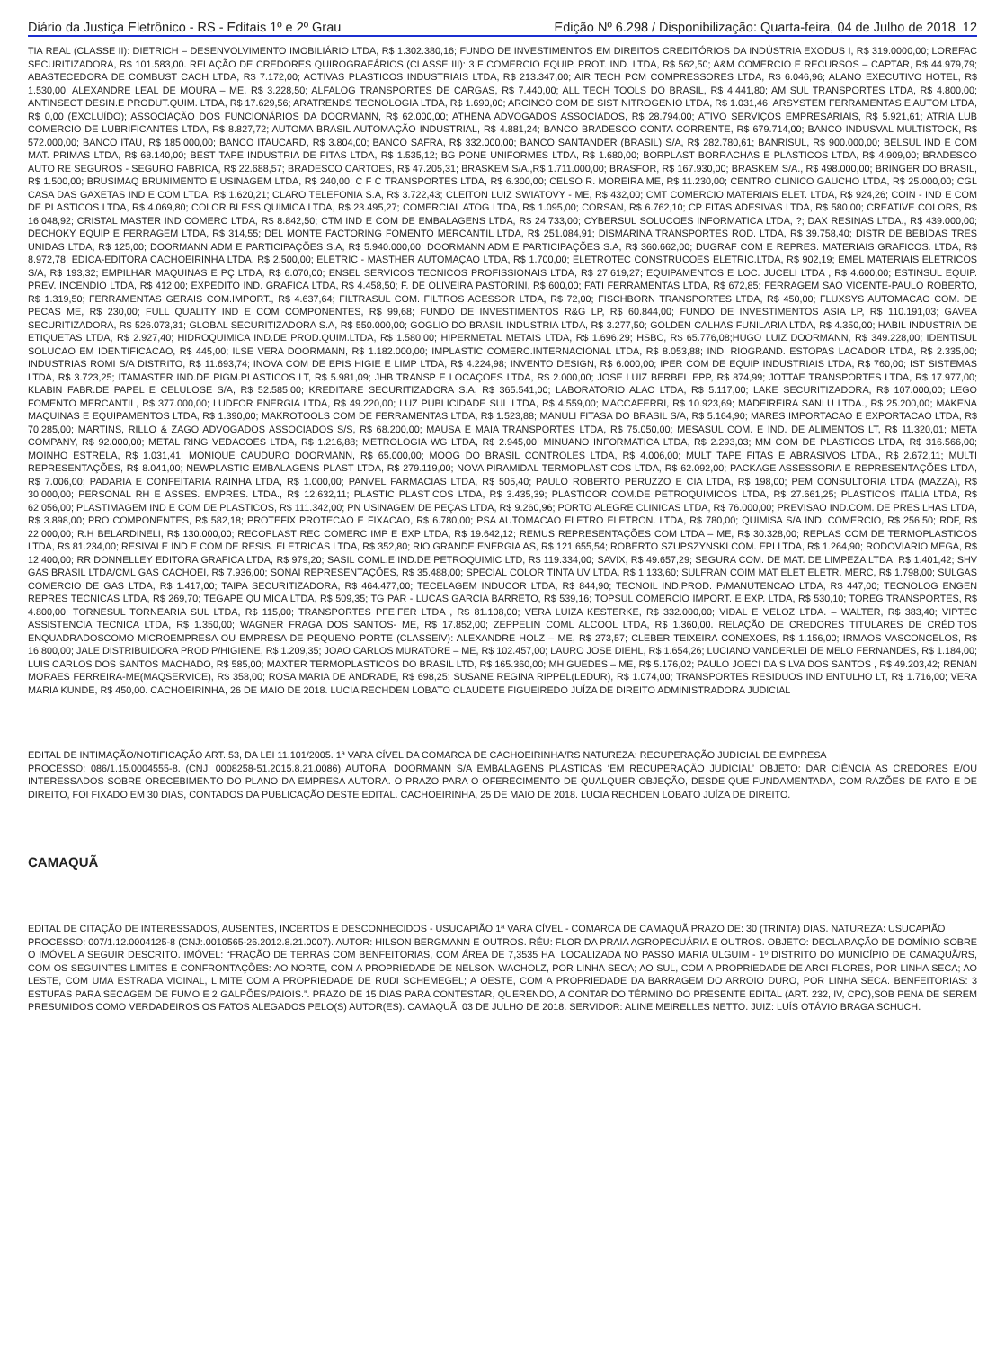Diário da Justiça Eletrônico - RS - Editais 1º e 2º Grau Edição Nº 6.298 / Disponibilização: Quarta-feira, 04 de Julho de 2018 12
TIA REAL (CLASSE II): DIETRICH – DESENVOLVIMENTO IMOBILIÁRIO LTDA, R$ 1.302.380,16; FUNDO DE INVESTIMENTOS EM DIREITOS CREDITÓRIOS DA INDÚSTRIA EXODUS I, R$ 319.0000,00; LOREFAC SECURITIZADORA, R$ 101.583,00. RELAÇÃO DE CREDORES QUIROGRAFÁRIOS (CLASSE III): 3 F COMERCIO EQUIP. PROT. IND. LTDA, R$ 562,50; A&M COMERCIO E RECURSOS – CAPTAR, R$ 44.979,79; ABASTECEDORA DE COMBUST CACH LTDA, R$ 7.172,00; ACTIVAS PLASTICOS INDUSTRIAIS LTDA, R$ 213.347,00; AIR TECH PCM COMPRESSORES LTDA, R$ 6.046,96; ALANO EXECUTIVO HOTEL, R$ 1.530,00; ALEXANDRE LEAL DE MOURA – ME, R$ 3.228,50; ALFALOG TRANSPORTES DE CARGAS, R$ 7.440,00; ALL TECH TOOLS DO BRASIL, R$ 4.441,80; AM SUL TRANSPORTES LTDA, R$ 4.800,00; ANTINSECT DESIN.E PRODUT.QUIM. LTDA, R$ 17.629,56; ARATRENDS TECNOLOGIA LTDA, R$ 1.690,00; ARCINCO COM DE SIST NITROGENIO LTDA, R$ 1.031,46; ARSYSTEM FERRAMENTAS E AUTOM LTDA, R$ 0,00 (EXCLUÍDO); ASSOCIAÇÃO DOS FUNCIONÁRIOS DA DOORMANN, R$ 62.000,00; ATHENA ADVOGADOS ASSOCIADOS, R$ 28.794,00; ATIVO SERVIÇOS EMPRESARIAIS, R$ 5.921,61; ATRIA LUB COMERCIO DE LUBRIFICANTES LTDA, R$ 8.827,72; AUTOMA BRASIL AUTOMAÇÃO INDUSTRIAL, R$ 4.881,24; BANCO BRADESCO CONTA CORRENTE, R$ 679.714,00; BANCO INDUSVAL MULTISTOCK, R$ 572.000,00; BANCO ITAU, R$ 185.000,00; BANCO ITAUCARD, R$ 3.804,00; BANCO SAFRA, R$ 332.000,00; BANCO SANTANDER (BRASIL) S/A, R$ 282.780,61; BANRISUL, R$ 900.000,00; BELSUL IND E COM MAT. PRIMAS LTDA, R$ 68.140,00; BEST TAPE INDUSTRIA DE FITAS LTDA, R$ 1.535,12; BG PONE UNIFORMES LTDA, R$ 1.680,00; BORPLAST BORRACHAS E PLASTICOS LTDA, R$ 4.909,00; BRADESCO AUTO RE SEGUROS - SEGURO FABRICA, R$ 22.688,57; BRADESCO CARTOES, R$ 47.205,31; BRASKEM S/A.,R$ 1.711.000,00; BRASFOR, R$ 167.930,00; BRASKEM S/A., R$ 498.000,00; BRINGER DO BRASIL, R$ 1.500,00; BRUSIMAQ BRUNIMENTO E USINAGEM LTDA, R$ 240,00; C F C TRANSPORTES LTDA, R$ 6.300,00; CELSO R. MOREIRA ME, R$ 11.230,00; CENTRO CLINICO GAUCHO LTDA, R$ 25.000,00; CGL CASA DAS GAXETAS IND E COM LTDA, R$ 1.620,21; CLARO TELEFONIA S.A, R$ 3.722,43; CLEITON LUIZ SWIATOVY - ME, R$ 432,00; CMT COMERCIO MATERIAIS ELET. LTDA, R$ 924,26; COIN - IND E COM DE PLASTICOS LTDA, R$ 4.069,80; COLOR BLESS QUIMICA LTDA, R$ 23.495,27; COMERCIAL ATOG LTDA, R$ 1.095,00; CORSAN, R$ 6.762,10; CP FITAS ADESIVAS LTDA, R$ 580,00; CREATIVE COLORS, R$ 16.048,92; CRISTAL MASTER IND COMERC LTDA, R$ 8.842,50; CTM IND E COM DE EMBALAGENS LTDA, R$ 24.733,00; CYBERSUL SOLUCOES INFORMATICA LTDA, ?; DAX RESINAS LTDA., R$ 439.000,00; DECHOKY EQUIP E FERRAGEM LTDA, R$ 314,55; DEL MONTE FACTORING FOMENTO MERCANTIL LTDA, R$ 251.084,91; DISMARINA TRANSPORTES ROD. LTDA, R$ 39.758,40; DISTR DE BEBIDAS TRES UNIDAS LTDA, R$ 125,00; DOORMANN ADM E PARTICIPAÇÕES S.A, R$ 5.940.000,00; DOORMANN ADM E PARTICIPAÇÕES S.A, R$ 360.662,00; DUGRAF COM E REPRES. MATERIAIS GRAFICOS. LTDA, R$ 8.972,78; EDICA-EDITORA CACHOEIRINHA LTDA, R$ 2.500,00; ELETRIC - MASTHER AUTOMAÇAO LTDA, R$ 1.700,00; ELETROTEC CONSTRUCOES ELETRIC.LTDA, R$ 902,19; EMEL MATERIAIS ELETRICOS S/A, R$ 193,32; EMPILHAR MAQUINAS E PÇ LTDA, R$ 6.070,00; ENSEL SERVICOS TECNICOS PROFISSIONAIS LTDA, R$ 27.619,27; EQUIPAMENTOS E LOC. JUCELI LTDA , R$ 4.600,00; ESTINSUL EQUIP. PREV. INCENDIO LTDA, R$ 412,00; EXPEDITO IND. GRAFICA LTDA, R$ 4.458,50; F. DE OLIVEIRA PASTORINI, R$ 600,00; FATI FERRAMENTAS LTDA, R$ 672,85; FERRAGEM SAO VICENTE-PAULO ROBERTO, R$ 1.319,50; FERRAMENTAS GERAIS COM.IMPORT., R$ 4.637,64; FILTRASUL COM. FILTROS ACESSOR LTDA, R$ 72,00; FISCHBORN TRANSPORTES LTDA, R$ 450,00; FLUXSYS AUTOMACAO COM. DE PECAS ME, R$ 230,00; FULL QUALITY IND E COM COMPONENTES, R$ 99,68; FUNDO DE INVESTIMENTOS R&G LP, R$ 60.844,00; FUNDO DE INVESTIMENTOS ASIA LP, R$ 110.191,03; GAVEA SECURITIZADORA, R$ 526.073,31; GLOBAL SECURITIZADORA S.A, R$ 550.000,00; GOGLIO DO BRASIL INDUSTRIA LTDA, R$ 3.277,50; GOLDEN CALHAS FUNILARIA LTDA, R$ 4.350,00; HABIL INDUSTRIA DE ETIQUETAS LTDA, R$ 2.927,40; HIDROQUIMICA IND.DE PROD.QUIM.LTDA, R$ 1.580,00; HIPERMETAL METAIS LTDA, R$ 1.696,29; HSBC, R$ 65.776,08;HUGO LUIZ DOORMANN, R$ 349.228,00; IDENTISUL SOLUCAO EM IDENTIFICACAO, R$ 445,00; ILSE VERA DOORMANN, R$ 1.182.000,00; IMPLASTIC COMERC.INTERNACIONAL LTDA, R$ 8.053,88; IND. RIOGRAND. ESTOPAS LACADOR LTDA, R$ 2.335,00; INDUSTRIAS ROMI S/A DISTRITO, R$ 11.693,74; INOVA COM DE EPIS HIGIE E LIMP LTDA, R$ 4.224,98; INVENTO DESIGN, R$ 6.000,00; IPER COM DE EQUIP INDUSTRIAIS LTDA, R$ 760,00; IST SISTEMAS LTDA, R$ 3.723,25; ITAMASTER IND.DE PIGM.PLASTICOS LT, R$ 5.981,09; JHB TRANSP E LOCAÇOES LTDA, R$ 2.000,00; JOSE LUIZ BERBEL EPP, R$ 874,99; JOTTAE TRANSPORTES LTDA, R$ 17.977,00; KLABIN FABR.DE PAPEL E CELULOSE S/A, R$ 52.585,00; KREDITARE SECURITIZADORA S.A, R$ 365.541,00; LABORATORIO ALAC LTDA, R$ 5.117,00; LAKE SECURITIZADORA, R$ 107.000,00; LEGO FOMENTO MERCANTIL, R$ 377.000,00; LUDFOR ENERGIA LTDA, R$ 49.220,00; LUZ PUBLICIDADE SUL LTDA, R$ 4.559,00; MACCAFERRI, R$ 10.923,69; MADEIREIRA SANLU LTDA., R$ 25.200,00; MAKENA MAQUINAS E EQUIPAMENTOS LTDA, R$ 1.390,00; MAKROTOOLS COM DE FERRAMENTAS LTDA, R$ 1.523,88; MANULI FITASA DO BRASIL S/A, R$ 5.164,90; MARES IMPORTACAO E EXPORTACAO LTDA, R$ 70.285,00; MARTINS, RILLO & ZAGO ADVOGADOS ASSOCIADOS S/S, R$ 68.200,00; MAUSA E MAIA TRANSPORTES LTDA, R$ 75.050,00; MESASUL COM. E IND. DE ALIMENTOS LT, R$ 11.320,01; META COMPANY, R$ 92.000,00; METAL RING VEDACOES LTDA, R$ 1.216,88; METROLOGIA WG LTDA, R$ 2.945,00; MINUANO INFORMATICA LTDA, R$ 2.293,03; MM COM DE PLASTICOS LTDA, R$ 316.566,00; MOINHO ESTRELA, R$ 1.031,41; MONIQUE CAUDURO DOORMANN, R$ 65.000,00; MOOG DO BRASIL CONTROLES LTDA, R$ 4.006,00; MULT TAPE FITAS E ABRASIVOS LTDA., R$ 2.672,11; MULTI REPRESENTAÇÕES, R$ 8.041,00; NEWPLASTIC EMBALAGENS PLAST LTDA, R$ 279.119,00; NOVA PIRAMIDAL TERMOPLASTICOS LTDA, R$ 62.092,00; PACKAGE ASSESSORIA E REPRESENTAÇÕES LTDA, R$ 7.006,00; PADARIA E CONFEITARIA RAINHA LTDA, R$ 1.000,00; PANVEL FARMACIAS LTDA, R$ 505,40; PAULO ROBERTO PERUZZO E CIA LTDA, R$ 198,00; PEM CONSULTORIA LTDA (MAZZA), R$ 30.000,00; PERSONAL RH E ASSES. EMPRES. LTDA., R$ 12.632,11; PLASTIC PLASTICOS LTDA, R$ 3.435,39; PLASTICOR COM.DE PETROQUIMICOS LTDA, R$ 27.661,25; PLASTICOS ITALIA LTDA, R$ 62.056,00; PLASTIMAGEM IND E COM DE PLASTICOS, R$ 111.342,00; PN USINAGEM DE PEÇAS LTDA, R$ 9.260,96; PORTO ALEGRE CLINICAS LTDA, R$ 76.000,00; PREVISAO IND.COM. DE PRESILHAS LTDA, R$ 3.898,00; PRO COMPONENTES, R$ 582,18; PROTEFIX PROTECAO E FIXACAO, R$ 6.780,00; PSA AUTOMACAO ELETRO ELETRON. LTDA, R$ 780,00; QUIMISA S/A IND. COMERCIO, R$ 256,50; RDF, R$ 22.000,00; R.H BELARDINELI, R$ 130.000,00; RECOPLAST REC COMERC IMP E EXP LTDA, R$ 19.642,12; REMUS REPRESENTAÇÕES COM LTDA – ME, R$ 30.328,00; REPLAS COM DE TERMOPLASTICOS LTDA, R$ 81.234,00; RESIVALE IND E COM DE RESIS. ELETRICAS LTDA, R$ 352,80; RIO GRANDE ENERGIA AS, R$ 121.655,54; ROBERTO SZUPSZYNSKI COM. EPI LTDA, R$ 1.264,90; RODOVIARIO MEGA, R$ 12.400,00; RR DONNELLEY EDITORA GRAFICA LTDA, R$ 979,20; SASIL COML.E IND.DE PETROQUIMIC LTD, R$ 119.334,00; SAVIX, R$ 49.657,29; SEGURA COM. DE MAT. DE LIMPEZA LTDA, R$ 1.401,42; SHV GAS BRASIL LTDA/CML GAS CACHOEI, R$ 7.936,00; SONAI REPRESENTAÇÕES, R$ 35.488,00; SPECIAL COLOR TINTA UV LTDA, R$ 1.133,60; SULFRAN COIM MAT ELET ELETR. MERC, R$ 1.798,00; SULGAS COMERCIO DE GAS LTDA, R$ 1.417,00; TAIPA SECURITIZADORA, R$ 464.477,00; TECELAGEM INDUCOR LTDA, R$ 844,90; TECNOIL IND.PROD. P/MANUTENCAO LTDA, R$ 447,00; TECNOLOG ENGEN REPRES TECNICAS LTDA, R$ 269,70; TEGAPE QUIMICA LTDA, R$ 509,35; TG PAR - LUCAS GARCIA BARRETO, R$ 539,16; TOPSUL COMERCIO IMPORT. E EXP. LTDA, R$ 530,10; TOREG TRANSPORTES, R$ 4.800,00; TORNESUL TORNEARIA SUL LTDA, R$ 115,00; TRANSPORTES PFEIFER LTDA , R$ 81.108,00; VERA LUIZA KESTERKE, R$ 332.000,00; VIDAL E VELOZ LTDA. – WALTER, R$ 383,40; VIPTEC ASSISTENCIA TECNICA LTDA, R$ 1.350,00; WAGNER FRAGA DOS SANTOS- ME, R$ 17.852,00; ZEPPELIN COML ALCOOL LTDA, R$ 1.360,00. RELAÇÃO DE CREDORES TITULARES DE CRÉDITOS ENQUADRADOSCOMO MICROEMPRESA OU EMPRESA DE PEQUENO PORTE (CLASSEIV): ALEXANDRE HOLZ – ME, R$ 273,57; CLEBER TEIXEIRA CONEXOES, R$ 1.156,00; IRMAOS VASCONCELOS, R$ 16.800,00; JALE DISTRIBUIDORA PROD P/HIGIENE, R$ 1.209,35; JOAO CARLOS MURATORE – ME, R$ 102.457,00; LAURO JOSE DIEHL, R$ 1.654,26; LUCIANO VANDERLEI DE MELO FERNANDES, R$ 1.184,00; LUIS CARLOS DOS SANTOS MACHADO, R$ 585,00; MAXTER TERMOPLASTICOS DO BRASIL LTD, R$ 165.360,00; MH GUEDES – ME, R$ 5.176,02; PAULO JOECI DA SILVA DOS SANTOS , R$ 49.203,42; RENAN MORAES FERREIRA-ME(MAQSERVICE), R$ 358,00; ROSA MARIA DE ANDRADE, R$ 698,25; SUSANE REGINA RIPPEL(LEDUR), R$ 1.074,00; TRANSPORTES RESIDUOS IND ENTULHO LT, R$ 1.716,00; VERA MARIA KUNDE, R$ 450,00. CACHOEIRINHA, 26 DE MAIO DE 2018. LUCIA RECHDEN LOBATO CLAUDETE FIGUEIREDO JUÍZA DE DIREITO ADMINISTRADORA JUDICIAL
EDITAL DE INTIMAÇÃO/NOTIFICAÇÃO ART. 53, DA LEI 11.101/2005. 1ª VARA CÍVEL DA COMARCA DE CACHOEIRINHA/RS NATUREZA: RECUPERAÇÃO JUDICIAL DE EMPRESA
PROCESSO: 086/1.15.0004555-8. (CNJ: 0008258-51.2015.8.21.0086) AUTORA: DOORMANN S/A EMBALAGENS PLÁSTICAS ‘EM RECUPERAÇÃO JUDICIAL’ OBJETO: DAR CIÊNCIA AS CREDORES E/OU INTERESSADOS SOBRE ORECEBIMENTO DO PLANO DA EMPRESA AUTORA. O PRAZO PARA O OFERECIMENTO DE QUALQUER OBJEÇÃO, DESDE QUE FUNDAMENTADA, COM RAZÕES DE FATO E DE DIREITO, FOI FIXADO EM 30 DIAS, CONTADOS DA PUBLICAÇÃO DESTE EDITAL. CACHOEIRINHA, 25 DE MAIO DE 2018. LUCIA RECHDEN LOBATO JUÍZA DE DIREITO.
CAMAQUÃ
EDITAL DE CITAÇÃO DE INTERESSADOS, AUSENTES, INCERTOS E DESCONHECIDOS - USUCAPIÃO 1ª VARA CÍVEL - COMARCA DE CAMAQUÃ PRAZO DE: 30 (TRINTA) DIAS. NATUREZA: USUCAPIÃO
PROCESSO: 007/1.12.0004125-8 (CNJ:.0010565-26.2012.8.21.0007). AUTOR: HILSON BERGMANN E OUTROS. RÉU: FLOR DA PRAIA AGROPECUÁRIA E OUTROS. OBJETO: DECLARAÇÃO DE DOMÍNIO SOBRE O IMÓVEL A SEGUIR DESCRITO. IMÓVEL: “FRAÇÃO DE TERRAS COM BENFEITORIAS, COM ÁREA DE 7,3535 HA, LOCALIZADA NO PASSO MARIA ULGUIM - 1º DISTRITO DO MUNICÍPIO DE CAMAQUÃ/RS, COM OS SEGUINTES LIMITES E CONFRONTAÇÕES: AO NORTE, COM A PROPRIEDADE DE NELSON WACHOLZ, POR LINHA SECA; AO SUL, COM A PROPRIEDADE DE ARCI FLORES, POR LINHA SECA; AO LESTE, COM UMA ESTRADA VICINAL, LIMITE COM A PROPRIEDADE DE RUDI SCHEMEGEL; A OESTE, COM A PROPRIEDADE DA BARRAGEM DO ARROIO DURO, POR LINHA SECA. BENFEITORIAS: 3 ESTUFAS PARA SECAGEM DE FUMO E 2 GALPÕES/PAIOIS.”. PRAZO DE 15 DIAS PARA CONTESTAR, QUERENDO, A CONTAR DO TÉRMINO DO PRESENTE EDITAL (ART. 232, IV, CPC),SOB PENA DE SEREM PRESUMIDOS COMO VERDADEIROS OS FATOS ALEGADOS PELO(S) AUTOR(ES). CAMAQUÃ, 03 DE JULHO DE 2018. SERVIDOR: ALINE MEIRELLES NETTO. JUIZ: LUÍS OTÁVIO BRAGA SCHUCH.